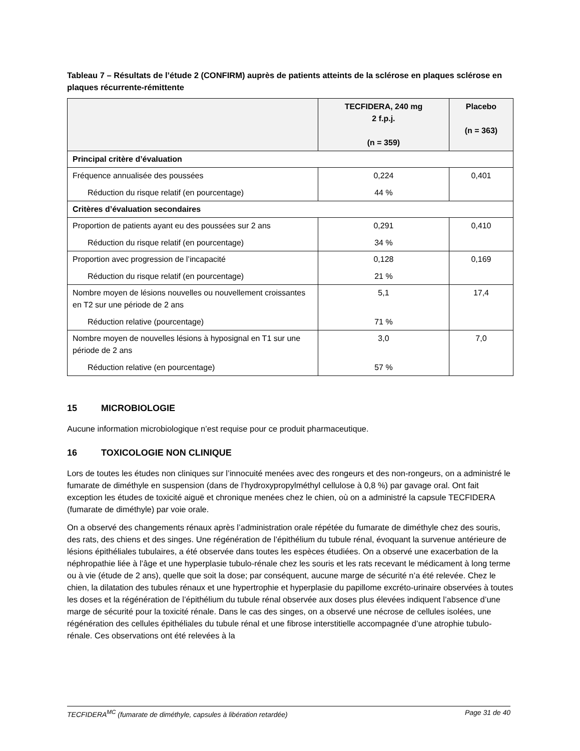Tableau 7 – Résultats de l’étude 2 (CONFIRM) auprès de patients atteints de la sclérose en plaques sclérose en plaques récurrente-rémittente
| | TECFIDERA, 240 mg 2 f.p.j. (n = 359) | Placebo (n = 363) |
| --- | --- | --- |
| Principal critère d’évaluation | | |
| Fréquence annualisée des poussées Réduction du risque relatif (en pourcentage) | 0,224 44 % | 0,401 |
| Critères d’évaluation secondaires | | |
| Proportion de patients ayant eu des poussées sur 2 ans Réduction du risque relatif (en pourcentage) | 0,291 34 % | 0,410 |
| Proportion avec progression de l’incapacité Réduction du risque relatif (en pourcentage) | 0,128 21 % | 0,169 |
| Nombre moyen de lésions nouvelles ou nouvellement croissantes en T2 sur une période de 2 ans Réduction relative (pourcentage) | 5,1 71 % | 17,4 |
| Nombre moyen de nouvelles lésions à hyposignal en T1 sur une période de 2 ans Réduction relative (en pourcentage) | 3,0 57 % | 7,0 |
15 MICROBIOLOGIE
Aucune information microbiologique n’est requise pour ce produit pharmaceutique.
16 TOXICOLOGIE NON CLINIQUE
Lors de toutes les études non cliniques sur l’innocuité menées avec des rongeurs et des non-rongeurs, on a administré le fumarate de diméthyle en suspension (dans de l’hydroxypropylméthyl cellulose à 0,8 %) par gavage oral. Ont fait exception les études de toxicité aiguë et chronique menées chez le chien, où on a administré la capsule TECFIDERA (fumarate de diméthyle) par voie orale.
On a observé des changements rénaux après l’administration orale répétée du fumarate de diméthyle chez des souris, des rats, des chiens et des singes. Une régénération de l’épithélium du tubule rénal, évoquant la survenue antérieure de lésions épithéliales tubulaires, a été observée dans toutes les espèces étudiées. On a observé une exacerbation de la néphropathie liée à l’âge et une hyperplasie tubulo-rénale chez les souris et les rats recevant le médicament à long terme ou à vie (étude de 2 ans), quelle que soit la dose; par conséquent, aucune marge de sécurité n’a été relevée. Chez le chien, la dilatation des tubules rénaux et une hypertrophie et hyperplasie du papillome excréto-urinaire observées à toutes les doses et la régénération de l’épithélium du tubule rénal observée aux doses plus élevées indiquent l’absence d’une marge de sécurité pour la toxicité rénale. Dans le cas des singes, on a observé une nécrose de cellules isolées, une régénération des cellules épithéliales du tubule rénal et une fibrose interstitielle accompagnée d’une atrophie tubulo-rénale. Ces observations ont été relevées à la
TECFIDERA<sup>MC</sup> (fumarate de diméthyle, capsules à libération retardée) Page 31 de 40